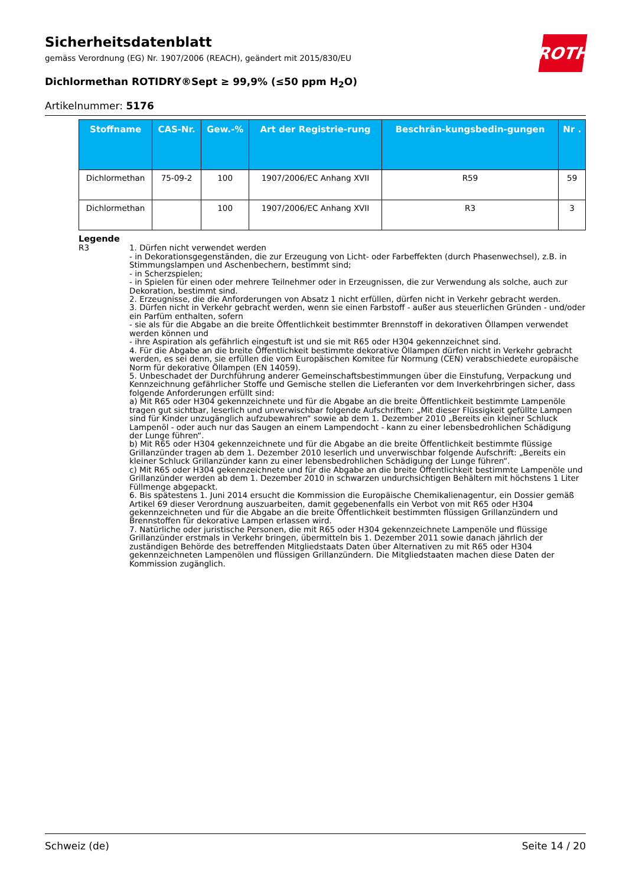ROTH
Sicherheitsdatenblatt
gemäss Verordnung (EG) Nr. 1907/2006 (REACH), geändert mit 2015/830/EU
Dichlormethan ROTIDRY®Sept ≥ 99,9% (≤50 ppm H<sub>2</sub>O)
Artikelnummer: 5176
| Stoffname | CAS-Nr. | Gew.-% | Art der Registrie-rung | Beschrän-kungsbedin-gungen | Nr . |
| --- | --- | --- | --- | --- | --- |
| Dichlormethan | 75-09-2 | 100 | 1907/2006/EC Anhang XVII | R59 | 59 |
| Dichlormethan | | 100 | 1907/2006/EC Anhang XVII | R3 | 3 |
Legende
R3 1. Dürfen nicht verwendet werden
- in Dekorationsgegenständen, die zur Erzeugung von Licht- oder Farbeffekten (durch Phasenwechsel), z.B. in Stimmungslampen und Aschenbechern, bestimmt sind;
- in Scherzspielen;
- in Spielen für einen oder mehrere Teilnehmer oder in Erzeugnissen, die zur Verwendung als solche, auch zur Dekoration, bestimmt sind.
2. Erzeugnisse, die die Anforderungen von Absatz 1 nicht erfüllen, dürfen nicht in Verkehr gebracht werden.
3. Dürfen nicht in Verkehr gebracht werden, wenn sie einen Farbstoff - außer aus steuerlichen Gründen - und/oder ein Parfüm enthalten, sofern
- sie als für die Abgabe an die breite Öffentlichkeit bestimmter Brennstoff in dekorativen Öllampen verwendet werden können und
- ihre Aspiration als gefährlich eingestuft ist und sie mit R65 oder H304 gekennzeichnet sind.
4. Für die Abgabe an die breite Öffentlichkeit bestimmte dekorative Öllampen dürfen nicht in Verkehr gebracht werden, es sei denn, sie erfüllen die vom Europäischen Komitee für Normung (CEN) verabschiedete europäische Norm für dekorative Öllampen (EN 14059).
5. Unbeschadet der Durchführung anderer Gemeinschaftsbestimmungen über die Einstufung, Verpackung und Kennzeichnung gefährlicher Stoffe und Gemische stellen die Lieferanten vor dem Inverkehrbringen sicher, dass folgende Anforderungen erfüllt sind:
a) Mit R65 oder H304 gekennzeichnete und für die Abgabe an die breite Öffentlichkeit bestimmte Lampenöle tragen gut sichtbar, leserlich und unverwischbar folgende Aufschriften: „Mit dieser Flüssigkeit gefüllte Lampen sind für Kinder unzugänglich aufzubewahren“ sowie ab dem 1. Dezember 2010 „Bereits ein kleiner Schluck Lampenöl - oder auch nur das Saugen an einem Lampendocht - kann zu einer lebensbedrohlichen Schädigung der Lunge führen“.
b) Mit R65 oder H304 gekennzeichnete und für die Abgabe an die breite Öffentlichkeit bestimmte flüssige Grillanzünder tragen ab dem 1. Dezember 2010 leserlich und unverwischbar folgende Aufschrift: „Bereits ein kleiner Schluck Grillanzünder kann zu einer lebensbedrohlichen Schädigung der Lunge führen“.
c) Mit R65 oder H304 gekennzeichnete und für die Abgabe an die breite Öffentlichkeit bestimmte Lampenöle und Grillanzünder werden ab dem 1. Dezember 2010 in schwarzen undurchsichtigen Behältern mit höchstens 1 Liter Füllmenge abgepackt.
6. Bis spätestens 1. Juni 2014 ersucht die Kommission die Europäische Chemikalienagentur, ein Dossier gemäß Artikel 69 dieser Verordnung auszuarbeiten, damit gegebenenfalls ein Verbot von mit R65 oder H304 gekennzeichneten und für die Abgabe an die breite Öffentlichkeit bestimmten flüssigen Grillanzündern und Brennstoffen für dekorative Lampen erlassen wird.
7. Natürliche oder juristische Personen, die mit R65 oder H304 gekennzeichnete Lampenöle und flüssige Grillanzünder erstmals in Verkehr bringen, übermitteln bis 1. Dezember 2011 sowie danach jährlich der zuständigen Behörde des betreffenden Mitgliedstaats Daten über Alternativen zu mit R65 oder H304 gekennzeichneten Lampenölen und flüssigen Grillanzündern. Die Mitgliedstaaten machen diese Daten der Kommission zugänglich.
Schweiz (de) Seite 14 / 20